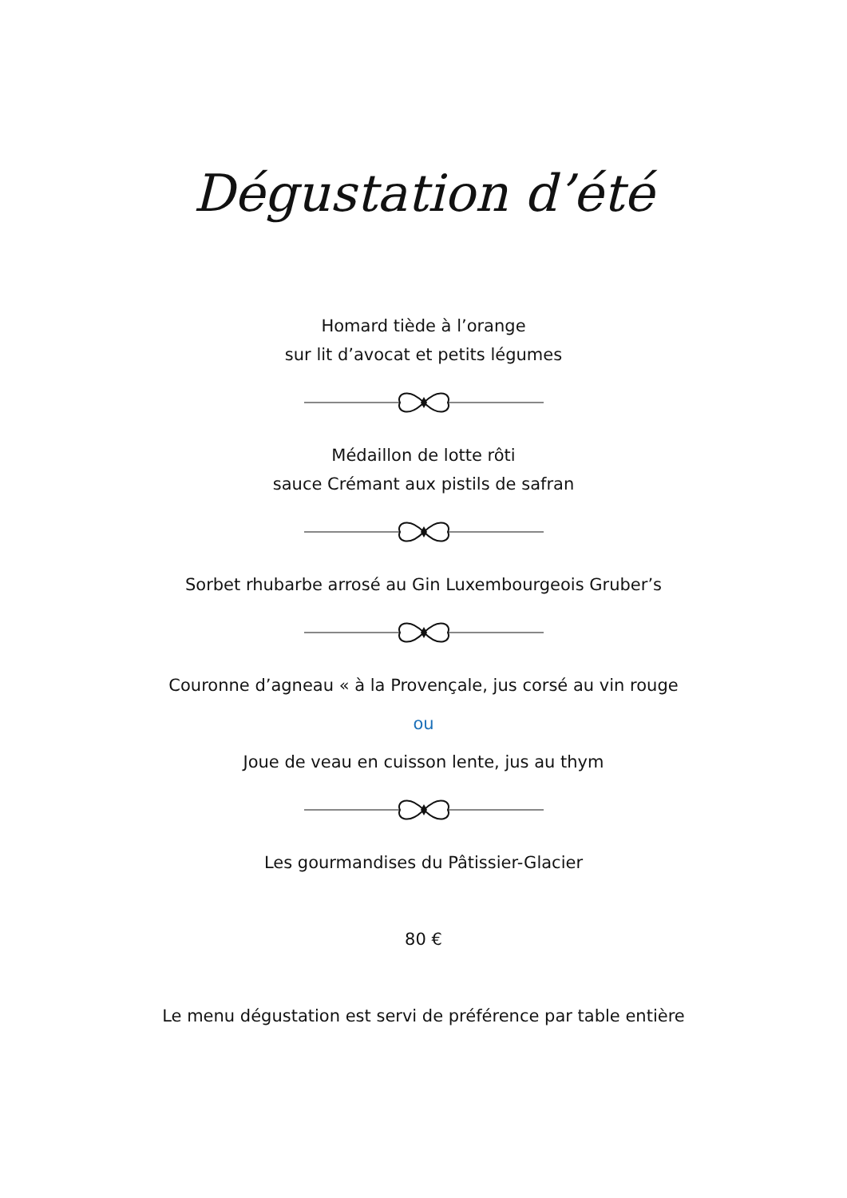Dégustation d’été
Homard tiède à l’orange
sur lit d’avocat et petits légumes
Médaillon de lotte rôti
sauce Crémant aux pistils de safran
Sorbet rhubarbe arrosé au Gin Luxembourgeois Gruber’s
Couronne d’agneau « à la Provençale, jus corsé au vin rouge
ou
Joue de veau en cuisson lente, jus au thym
Les gourmandises du Pâtissier-Glacier
80 €
Le menu dégustation est servi de préférence par table entière